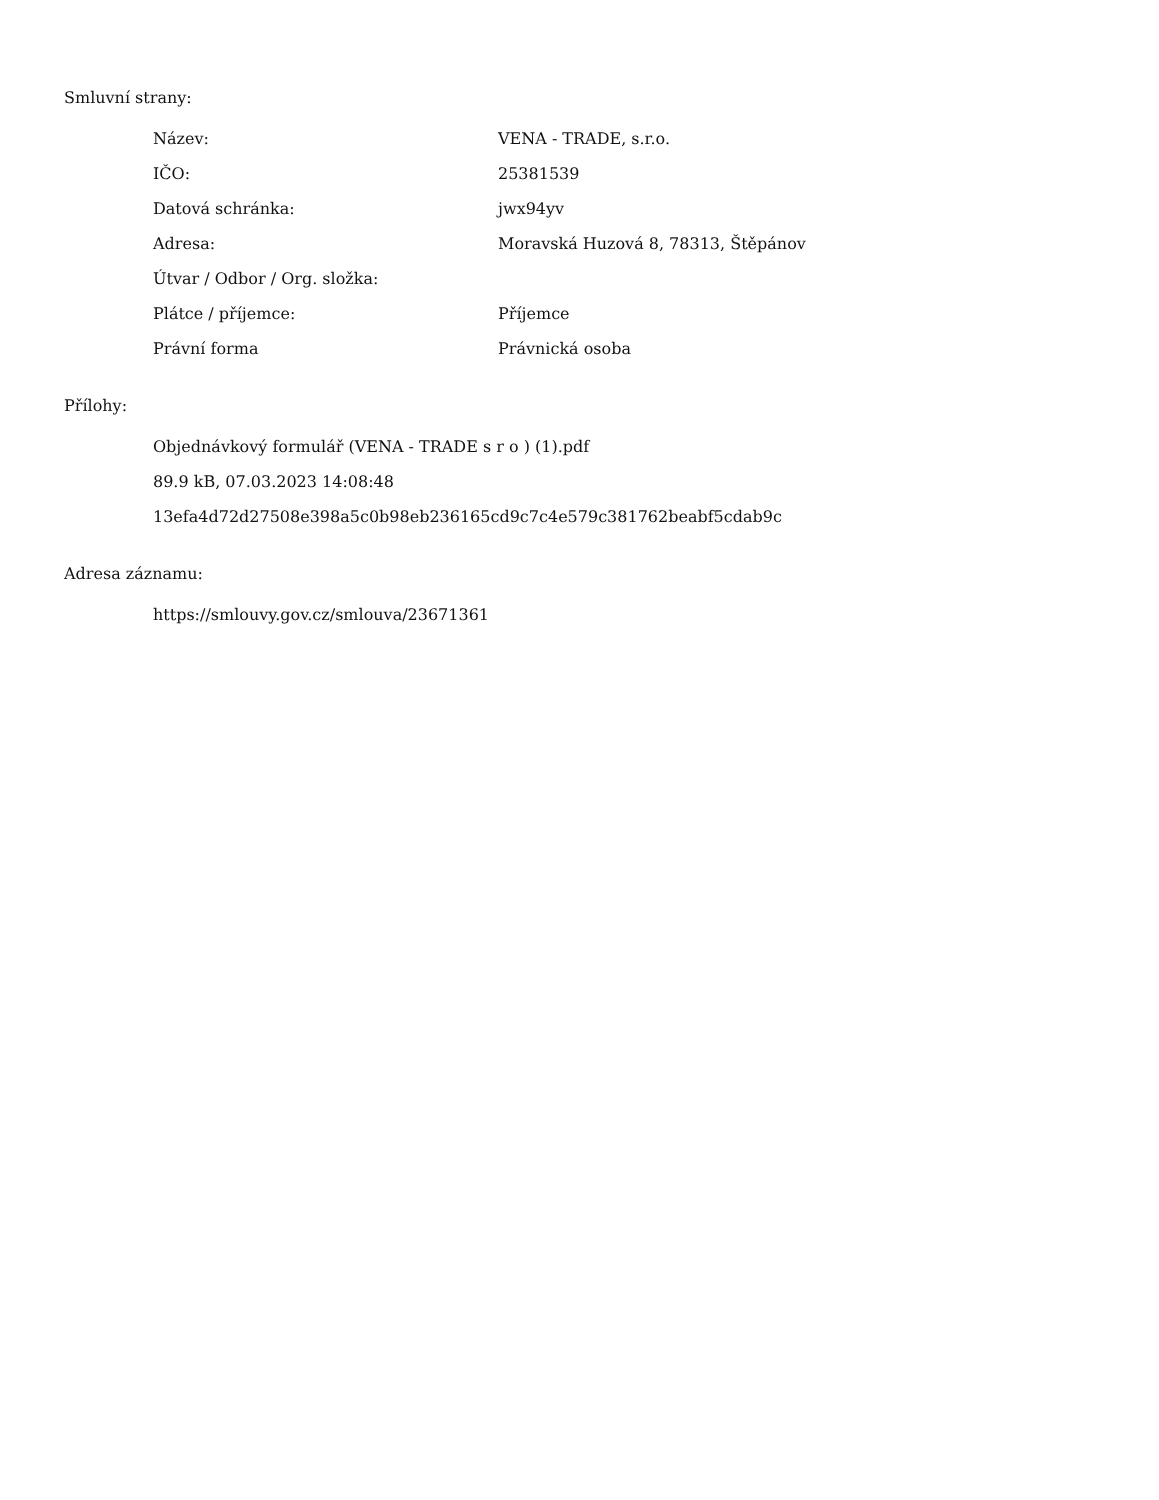Smluvní strany:
| Název: | VENA - TRADE, s.r.o. |
| IČO: | 25381539 |
| Datová schránka: | jwx94yv |
| Adresa: | Moravská Huzová 8, 78313, Štěpánov |
| Útvar / Odbor / Org. složka: | |
| Plátce / příjemce: | Příjemce |
| Právní forma | Právnická osoba |
Přílohy:
Objednávkový formulář (VENA - TRADE s r o ) (1).pdf
89.9 kB, 07.03.2023 14:08:48
13efa4d72d27508e398a5c0b98eb236165cd9c7c4e579c381762beabf5cdab9c
Adresa záznamu:
https://smlouvy.gov.cz/smlouva/23671361